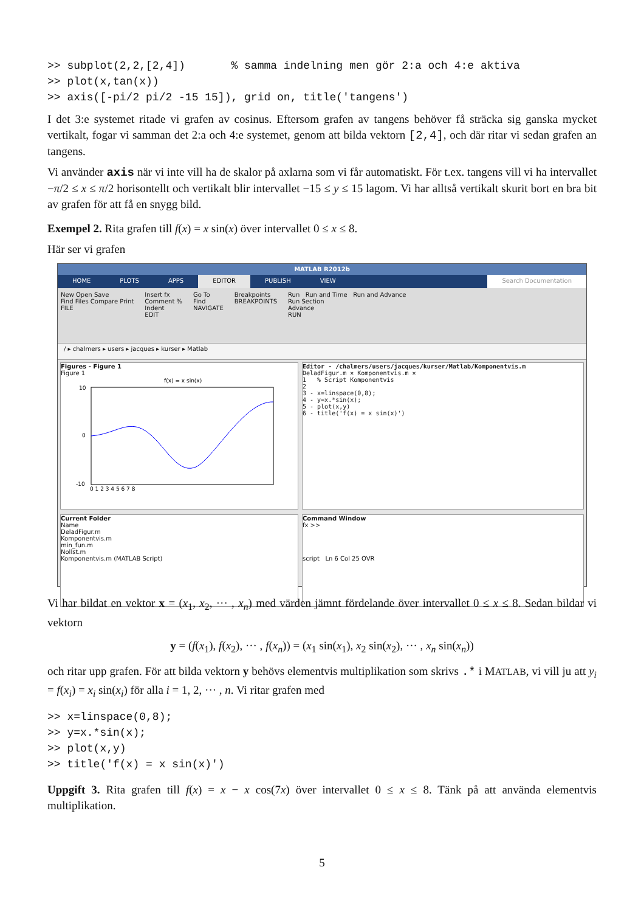>> subplot(2,2,[2,4])       % samma indelning men gör 2:a och 4:e aktiva
>> plot(x,tan(x))
>> axis([-pi/2 pi/2 -15 15]), grid on, title('tangens')
I det 3:e systemet ritade vi grafen av cosinus. Eftersom grafen av tangens behöver få sträcka sig ganska mycket vertikalt, fogar vi samman det 2:a och 4:e systemet, genom att bilda vektorn [2,4], och där ritar vi sedan grafen an tangens.
Vi använder axis när vi inte vill ha de skalor på axlarna som vi får automatiskt. För t.ex. tangens vill vi ha intervallet −π/2 ≤ x ≤ π/2 horisontellt och vertikalt blir intervallet −15 ≤ y ≤ 15 lagom. Vi har alltså vertikalt skurit bort en bra bit av grafen för att få en snygg bild.
Exempel 2. Rita grafen till f(x) = x sin(x) över intervallet 0 ≤ x ≤ 8.
Här ser vi grafen
MATLAB R2012b
HOME PLOTS APPS EDITOR PUBLISH VIEW Search Documentation
New Open Save
Find Files Compare Print
FILE
Insert fx
Comment %
Indent
EDIT
Go To
Find
NAVIGATE
Breakpoints
BREAKPOINTS
Run Run and Time Run and Advance
Run Section
Advance
RUN
/ ▸ chalmers ▸ users ▸ jacques ▸ kurser ▸ Matlab
Figures - Figure 1
Figure 1
f(x) = x sin(x)
10
0
-10
0 1 2 3 4 5 6 7 8
Editor - /chalmers/users/jacques/kurser/Matlab/Komponentvis.m
DeladFigur.m × Komponentvis.m ×
1 % Script Komponentvis
2
3 - x=linspace(0,8);
4 - y=x.*sin(x);
5 - plot(x,y)
6 - title('f(x) = x sin(x)')
Current Folder
Name
DeladFigur.m
Komponentvis.m
min_fun.m
Nollst.m
Komponentvis.m (MATLAB Script)
Command Window
fx >>
script Ln 6 Col 25 OVR
Vi har bildat en vektor x = (x<sub>1</sub>, x<sub>2</sub>, ··· , x<sub>n</sub>) med värden jämnt fördelande över intervallet 0 ≤ x ≤ 8. Sedan bildar vi vektorn
y = (f(x<sub>1</sub>), f(x<sub>2</sub>), ··· , f(x<sub>n</sub>)) = (x<sub>1</sub> sin(x<sub>1</sub>), x<sub>2</sub> sin(x<sub>2</sub>), ··· , x<sub>n</sub> sin(x<sub>n</sub>))
och ritar upp grafen. För att bilda vektorn y behövs elementvis multiplikation som skrivs .* i MATLAB, vi vill ju att y<sub>i</sub> = f(x<sub>i</sub>) = x<sub>i</sub> sin(x<sub>i</sub>) för alla i = 1, 2, ··· , n. Vi ritar grafen med
>> x=linspace(0,8);
>> y=x.*sin(x);
>> plot(x,y)
>> title('f(x) = x sin(x)')
Uppgift 3. Rita grafen till f(x) = x − x cos(7x) över intervallet 0 ≤ x ≤ 8. Tänk på att använda elementvis multiplikation.
5